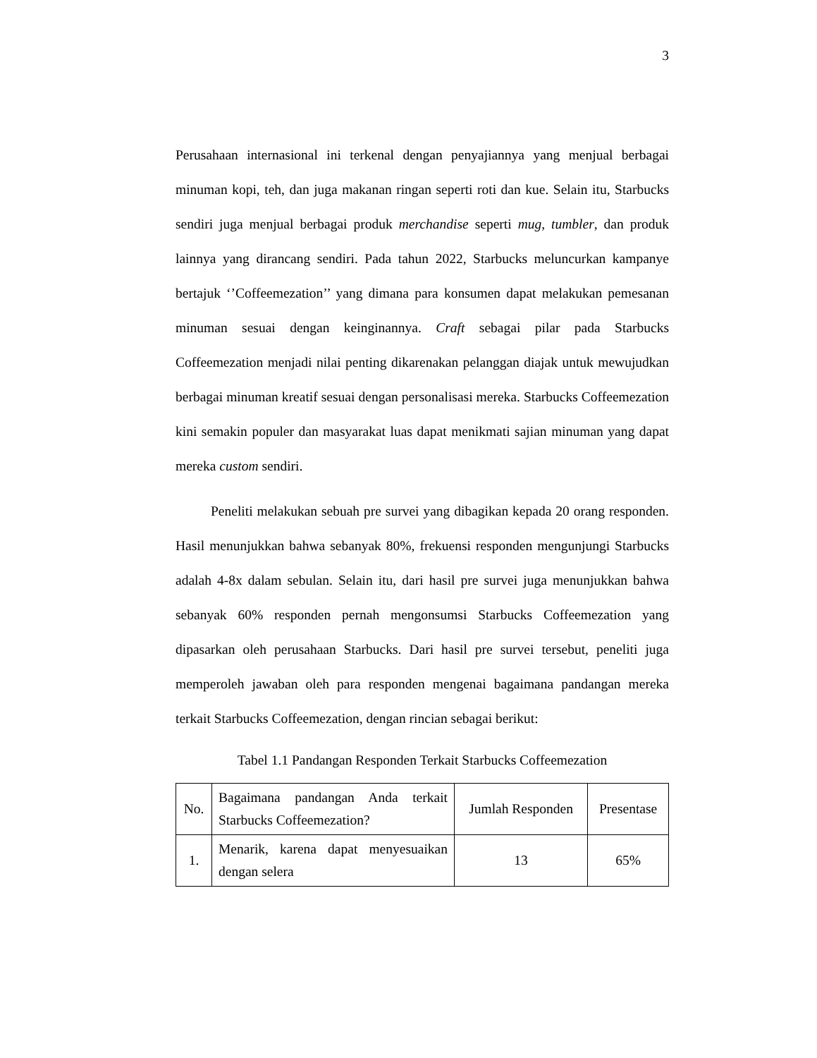3
Perusahaan internasional ini terkenal dengan penyajiannya yang menjual berbagai minuman kopi, teh, dan juga makanan ringan seperti roti dan kue. Selain itu, Starbucks sendiri juga menjual berbagai produk merchandise seperti mug, tumbler, dan produk lainnya yang dirancang sendiri. Pada tahun 2022, Starbucks meluncurkan kampanye bertajuk ‘’Coffeemezation’’ yang dimana para konsumen dapat melakukan pemesanan minuman sesuai dengan keinginannya. Craft sebagai pilar pada Starbucks Coffeemezation menjadi nilai penting dikarenakan pelanggan diajak untuk mewujudkan berbagai minuman kreatif sesuai dengan personalisasi mereka. Starbucks Coffeemezation kini semakin populer dan masyarakat luas dapat menikmati sajian minuman yang dapat mereka custom sendiri.
Peneliti melakukan sebuah pre survei yang dibagikan kepada 20 orang responden. Hasil menunjukkan bahwa sebanyak 80%, frekuensi responden mengunjungi Starbucks adalah 4-8x dalam sebulan. Selain itu, dari hasil pre survei juga menunjukkan bahwa sebanyak 60% responden pernah mengonsumsi Starbucks Coffeemezation yang dipasarkan oleh perusahaan Starbucks. Dari hasil pre survei tersebut, peneliti juga memperoleh jawaban oleh para responden mengenai bagaimana pandangan mereka terkait Starbucks Coffeemezation, dengan rincian sebagai berikut:
Tabel 1.1 Pandangan Responden Terkait Starbucks Coffeemezation
| No. | Bagaimana pandangan Anda terkait Starbucks Coffeemezation? | Jumlah Responden | Presentase |
| 1. | Menarik, karena dapat menyesuaikan dengan selera | 13 | 65% |